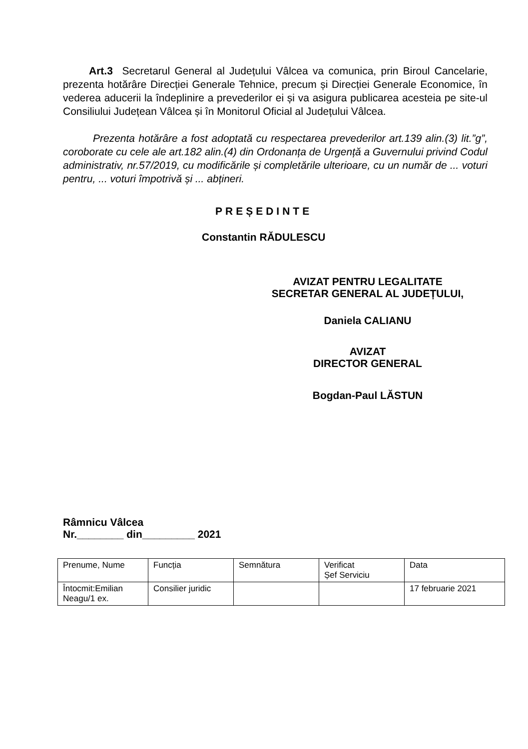Art.3 Secretarul General al Județului Vâlcea va comunica, prin Biroul Cancelarie, prezenta hotărâre Direcției Generale Tehnice, precum și Direcției Generale Economice, în vederea aducerii la îndeplinire a prevederilor ei și va asigura publicarea acesteia pe site-ul Consiliului Județean Vâlcea și în Monitorul Oficial al Județului Vâlcea.
Prezenta hotărâre a fost adoptată cu respectarea prevederilor art.139 alin.(3) lit.”g”, coroborate cu cele ale art.182 alin.(4) din Ordonanța de Urgență a Guvernului privind Codul administrativ, nr.57/2019, cu modificările și completările ulterioare, cu un număr de ... voturi pentru, ... voturi împotrivă și ... abțineri.
PREȘEDINTE
Constantin RĂDULESCU
AVIZAT PENTRU LEGALITATE
SECRETAR GENERAL AL JUDEȚULUI,
Daniela CALIANU
AVIZAT
DIRECTOR GENERAL
Bogdan-Paul LĂSTUN
Râmnicu Vâlcea
Nr.________ din_________ 2021
| Prenume, Nume | Funcția | Semnătura | Verificat Șef Serviciu | Data |
| Întocmit:Emilian Neagu/1 ex. | Consilier juridic | | | 17 februarie 2021 |